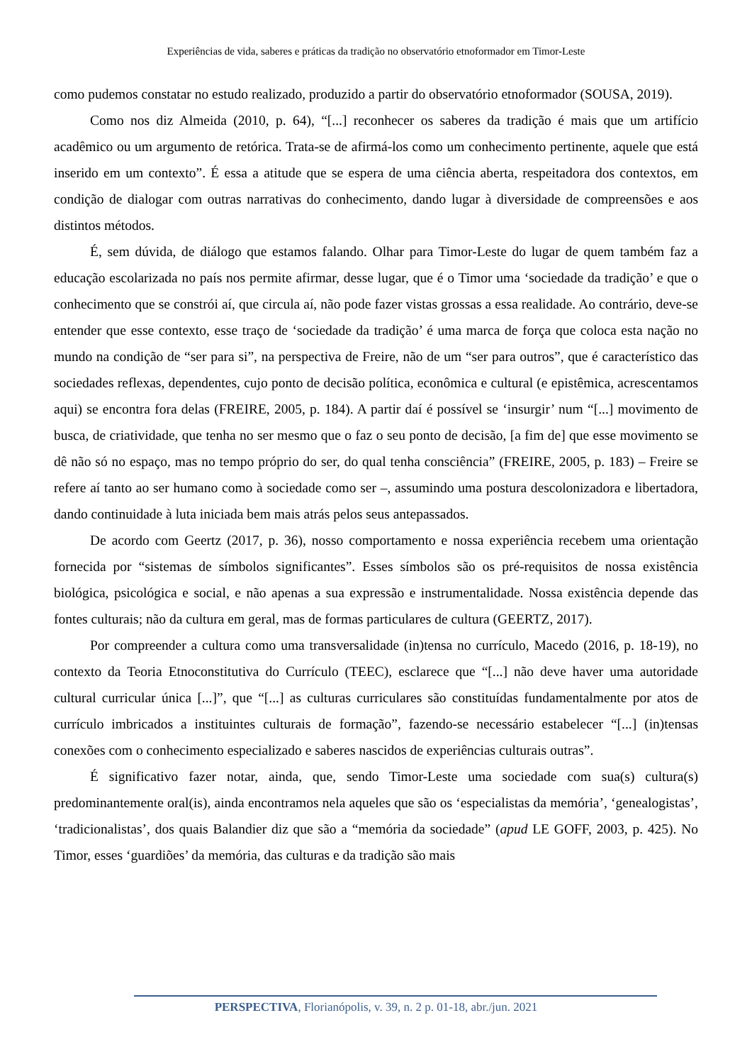Experiências de vida, saberes e práticas da tradição no observatório etnoformador em Timor-Leste
como pudemos constatar no estudo realizado, produzido a partir do observatório etnoformador (SOUSA, 2019).
Como nos diz Almeida (2010, p. 64), “[...] reconhecer os saberes da tradição é mais que um artifício acadêmico ou um argumento de retórica. Trata-se de afirmá-los como um conhecimento pertinente, aquele que está inserido em um contexto”. É essa a atitude que se espera de uma ciência aberta, respeitadora dos contextos, em condição de dialogar com outras narrativas do conhecimento, dando lugar à diversidade de compreensões e aos distintos métodos.
É, sem dúvida, de diálogo que estamos falando. Olhar para Timor-Leste do lugar de quem também faz a educação escolarizada no país nos permite afirmar, desse lugar, que é o Timor uma ‘sociedade da tradição’ e que o conhecimento que se constrói aí, que circula aí, não pode fazer vistas grossas a essa realidade. Ao contrário, deve-se entender que esse contexto, esse traço de ‘sociedade da tradição’ é uma marca de força que coloca esta nação no mundo na condição de “ser para si”, na perspectiva de Freire, não de um “ser para outros”, que é característico das sociedades reflexas, dependentes, cujo ponto de decisão política, econômica e cultural (e epistêmica, acrescentamos aqui) se encontra fora delas (FREIRE, 2005, p. 184). A partir daí é possível se ‘insurgir’ num “[...] movimento de busca, de criatividade, que tenha no ser mesmo que o faz o seu ponto de decisão, [a fim de] que esse movimento se dê não só no espaço, mas no tempo próprio do ser, do qual tenha consciência” (FREIRE, 2005, p. 183) – Freire se refere aí tanto ao ser humano como à sociedade como ser –, assumindo uma postura descolonizadora e libertadora, dando continuidade à luta iniciada bem mais atrás pelos seus antepassados.
De acordo com Geertz (2017, p. 36), nosso comportamento e nossa experiência recebem uma orientação fornecida por “sistemas de símbolos significantes”. Esses símbolos são os pré-requisitos de nossa existência biológica, psicológica e social, e não apenas a sua expressão e instrumentalidade. Nossa existência depende das fontes culturais; não da cultura em geral, mas de formas particulares de cultura (GEERTZ, 2017).
Por compreender a cultura como uma transversalidade (in)tensa no currículo, Macedo (2016, p. 18-19), no contexto da Teoria Etnoconstitutiva do Currículo (TEEC), esclarece que “[...] não deve haver uma autoridade cultural curricular única [...]”, que “[...] as culturas curriculares são constituídas fundamentalmente por atos de currículo imbricados a instituintes culturais de formação”, fazendo-se necessário estabelecer “[...] (in)tensas conexões com o conhecimento especializado e saberes nascidos de experiências culturais outras”.
É significativo fazer notar, ainda, que, sendo Timor-Leste uma sociedade com sua(s) cultura(s) predominantemente oral(is), ainda encontramos nela aqueles que são os ‘especialistas da memória’, ‘genealogistas’, ‘tradicionalistas’, dos quais Balandier diz que são a “memória da sociedade” (apud LE GOFF, 2003, p. 425). No Timor, esses ‘guardiões’ da memória, das culturas e da tradição são mais
PERSPECTIVA, Florianópolis, v. 39, n. 2 p. 01-18, abr./jun. 2021